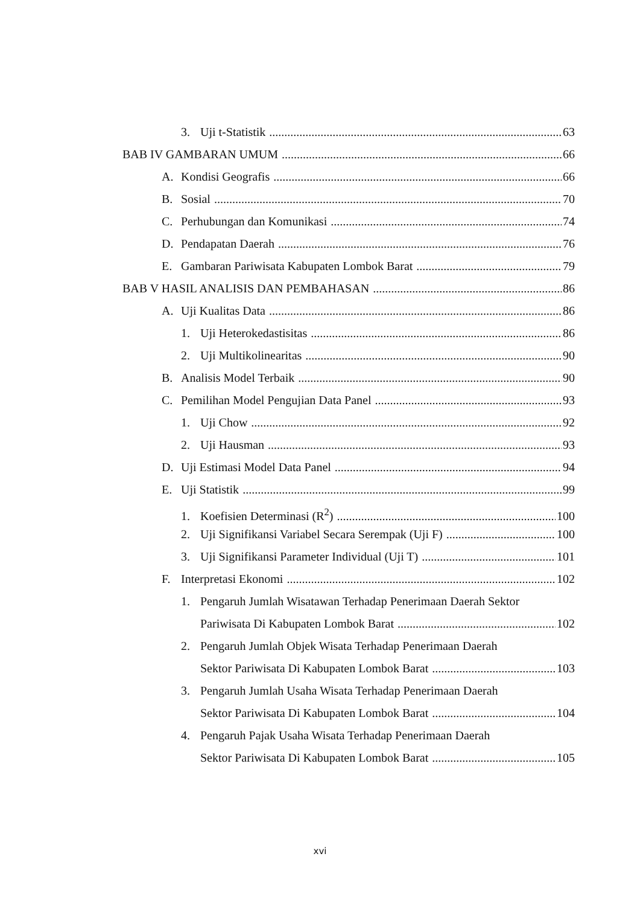3. Uji t-Statistik 63
BAB IV GAMBARAN UMUM 66
A. Kondisi Geografis 66
B. Sosial 70
C. Perhubungan dan Komunikasi 74
D. Pendapatan Daerah 76
E. Gambaran Pariwisata Kabupaten Lombok Barat 79
BAB V HASIL ANALISIS DAN PEMBAHASAN 86
A. Uji Kualitas Data 86
1. Uji Heterokedastisitas 86
2. Uji Multikolinearitas 90
B. Analisis Model Terbaik 90
C. Pemilihan Model Pengujian Data Panel 93
1. Uji Chow 92
2. Uji Hausman 93
D. Uji Estimasi Model Data Panel 94
E. Uji Statistik 99
1. Koefisien Determinasi (R<sup>2</sup>) 100
2. Uji Signifikansi Variabel Secara Serempak (Uji F) 100
3. Uji Signifikansi Parameter Individual (Uji T) 101
F. Interpretasi Ekonomi 102
1. Pengaruh Jumlah Wisatawan Terhadap Penerimaan Daerah Sektor
Pariwisata Di Kabupaten Lombok Barat 102
2. Pengaruh Jumlah Objek Wisata Terhadap Penerimaan Daerah
Sektor Pariwisata Di Kabupaten Lombok Barat 103
3. Pengaruh Jumlah Usaha Wisata Terhadap Penerimaan Daerah
Sektor Pariwisata Di Kabupaten Lombok Barat 104
4. Pengaruh Pajak Usaha Wisata Terhadap Penerimaan Daerah
Sektor Pariwisata Di Kabupaten Lombok Barat 105
xvi